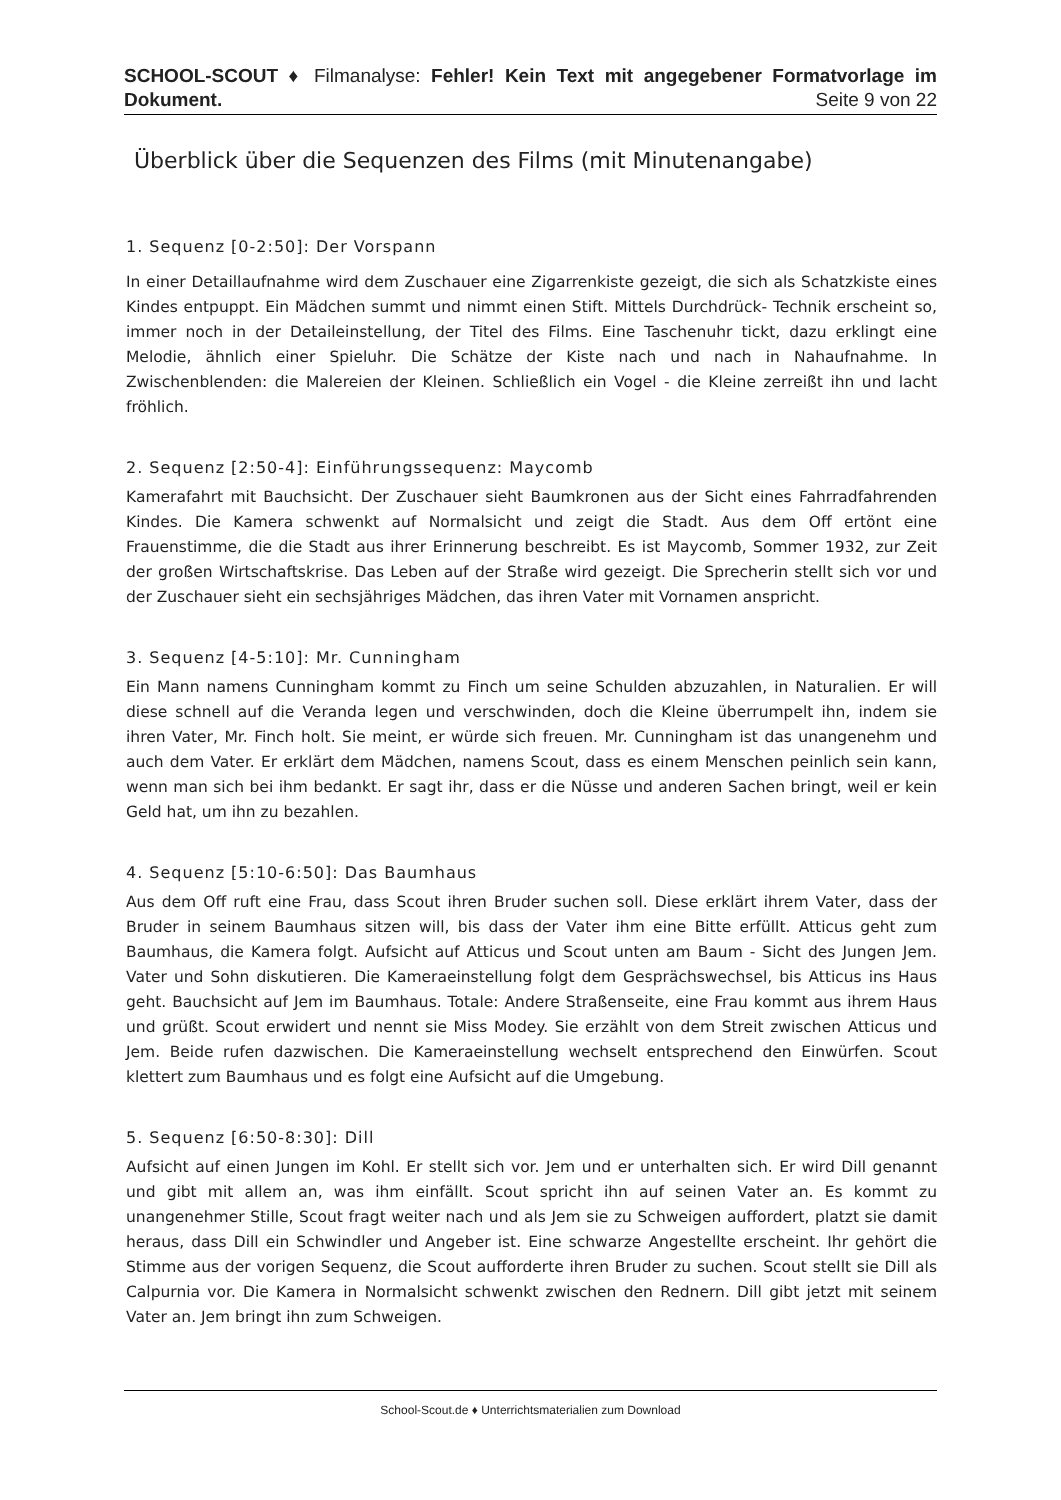SCHOOL-SCOUT ♦ Filmanalyse: Fehler! Kein Text mit angegebener Formatvorlage im Dokument. Seite 9 von 22
Überblick über die Sequenzen des Films (mit Minutenangabe)
1. Sequenz [0-2:50]: Der Vorspann
In einer Detaillaufnahme wird dem Zuschauer eine Zigarrenkiste gezeigt, die sich als Schatzkiste eines Kindes entpuppt. Ein Mädchen summt und nimmt einen Stift. Mittels Durchdrück- Technik erscheint so, immer noch in der Detaileinstellung, der Titel des Films. Eine Taschenuhr tickt, dazu erklingt eine Melodie, ähnlich einer Spieluhr. Die Schätze der Kiste nach und nach in Nahaufnahme. In Zwischenblenden: die Malereien der Kleinen. Schließlich ein Vogel - die Kleine zerreißt ihn und lacht fröhlich.
2. Sequenz [2:50-4]: Einführungssequenz: Maycomb
Kamerafahrt mit Bauchsicht. Der Zuschauer sieht Baumkronen aus der Sicht eines Fahrradfahrenden Kindes. Die Kamera schwenkt auf Normalsicht und zeigt die Stadt. Aus dem Off ertönt eine Frauenstimme, die die Stadt aus ihrer Erinnerung beschreibt. Es ist Maycomb, Sommer 1932, zur Zeit der großen Wirtschaftskrise. Das Leben auf der Straße wird gezeigt. Die Sprecherin stellt sich vor und der Zuschauer sieht ein sechsjähriges Mädchen, das ihren Vater mit Vornamen anspricht.
3. Sequenz [4-5:10]: Mr. Cunningham
Ein Mann namens Cunningham kommt zu Finch um seine Schulden abzuzahlen, in Naturalien. Er will diese schnell auf die Veranda legen und verschwinden, doch die Kleine überrumpelt ihn, indem sie ihren Vater, Mr. Finch holt. Sie meint, er würde sich freuen. Mr. Cunningham ist das unangenehm und auch dem Vater. Er erklärt dem Mädchen, namens Scout, dass es einem Menschen peinlich sein kann, wenn man sich bei ihm bedankt. Er sagt ihr, dass er die Nüsse und anderen Sachen bringt, weil er kein Geld hat, um ihn zu bezahlen.
4. Sequenz [5:10-6:50]: Das Baumhaus
Aus dem Off ruft eine Frau, dass Scout ihren Bruder suchen soll. Diese erklärt ihrem Vater, dass der Bruder in seinem Baumhaus sitzen will, bis dass der Vater ihm eine Bitte erfüllt. Atticus geht zum Baumhaus, die Kamera folgt. Aufsicht auf Atticus und Scout unten am Baum - Sicht des Jungen Jem. Vater und Sohn diskutieren. Die Kameraeinstellung folgt dem Gesprächswechsel, bis Atticus ins Haus geht. Bauchsicht auf Jem im Baumhaus. Totale: Andere Straßenseite, eine Frau kommt aus ihrem Haus und grüßt. Scout erwidert und nennt sie Miss Modey. Sie erzählt von dem Streit zwischen Atticus und Jem. Beide rufen dazwischen. Die Kameraeinstellung wechselt entsprechend den Einwürfen. Scout klettert zum Baumhaus und es folgt eine Aufsicht auf die Umgebung.
5. Sequenz [6:50-8:30]: Dill
Aufsicht auf einen Jungen im Kohl. Er stellt sich vor. Jem und er unterhalten sich. Er wird Dill genannt und gibt mit allem an, was ihm einfällt. Scout spricht ihn auf seinen Vater an. Es kommt zu unangenehmer Stille, Scout fragt weiter nach und als Jem sie zu Schweigen auffordert, platzt sie damit heraus, dass Dill ein Schwindler und Angeber ist. Eine schwarze Angestellte erscheint. Ihr gehört die Stimme aus der vorigen Sequenz, die Scout aufforderte ihren Bruder zu suchen. Scout stellt sie Dill als Calpurnia vor. Die Kamera in Normalsicht schwenkt zwischen den Rednern. Dill gibt jetzt mit seinem Vater an. Jem bringt ihn zum Schweigen.
School-Scout.de ♦ Unterrichtsmaterialien zum Download